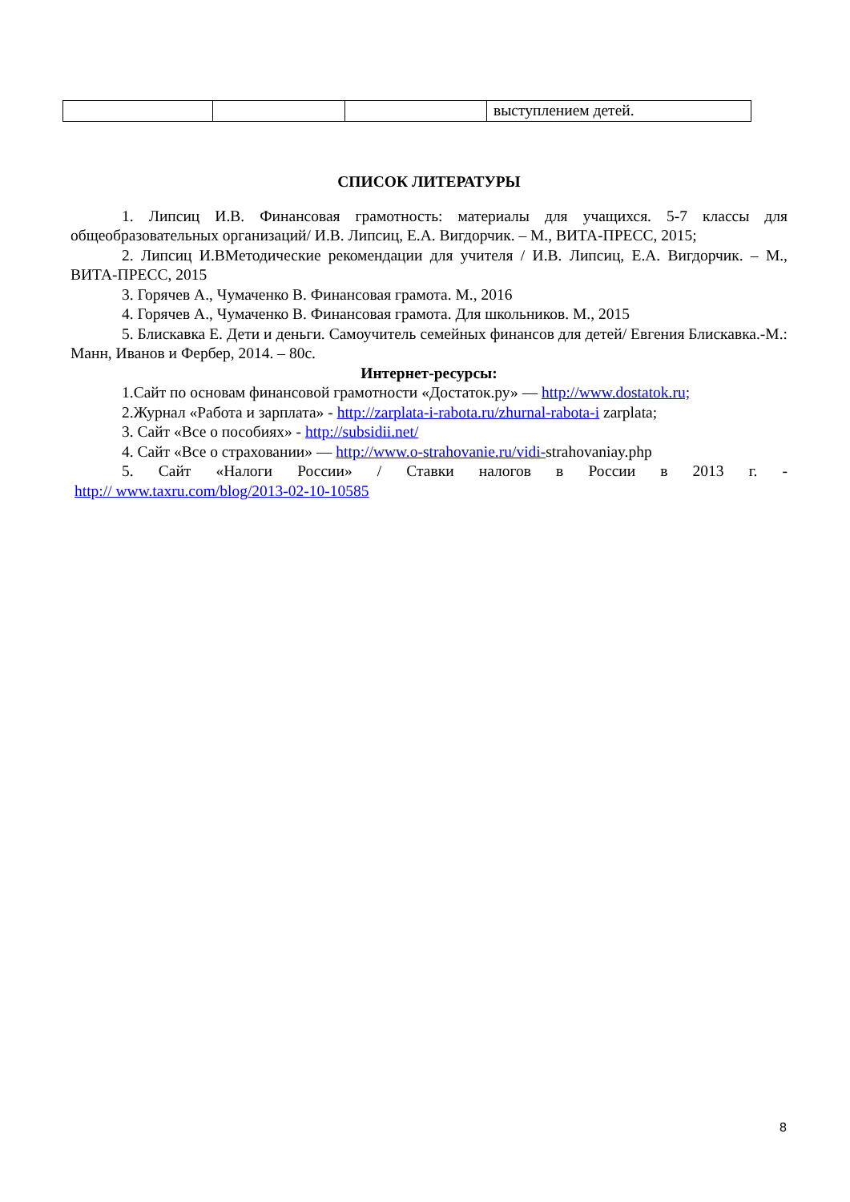| | | | выступлением детей. |
СПИСОК ЛИТЕРАТУРЫ
1. Липсиц И.В. Финансовая грамотность: материалы для учащихся. 5-7 классы для общеобразовательных организаций/ И.В. Липсиц, Е.А. Вигдорчик. – М., ВИТА-ПРЕСС, 2015;
2. Липсиц И.ВМетодические рекомендации для учителя / И.В. Липсиц, Е.А. Вигдорчик. – М., ВИТА-ПРЕСС, 2015
3. Горячев А., Чумаченко В. Финансовая грамота. М., 2016
4. Горячев А., Чумаченко В. Финансовая грамота. Для школьников. М., 2015
5. Блискавка Е. Дети и деньги. Самоучитель семейных финансов для детей/ Евгения Блискавка.-М.: Манн, Иванов и Фербер, 2014. – 80с.
Интернет-ресурсы:
1.Сайт по основам финансовой грамотности «Достаток.ру» — http://www.dostatok.ru;
2.Журнал «Работа и зарплата» - http://zarplata-i-rabota.ru/zhurnal-rabota-i zarplata;
3. Сайт «Все о пособиях» - http://subsidii.net/
4. Сайт «Все о страховании» — http://www.o-strahovanie.ru/vidi-strahovaniay.php
5. Сайт «Налоги России» / Ставки налогов в России в 2013 г. -
http:// www.taxru.com/blog/2013-02-10-10585
8